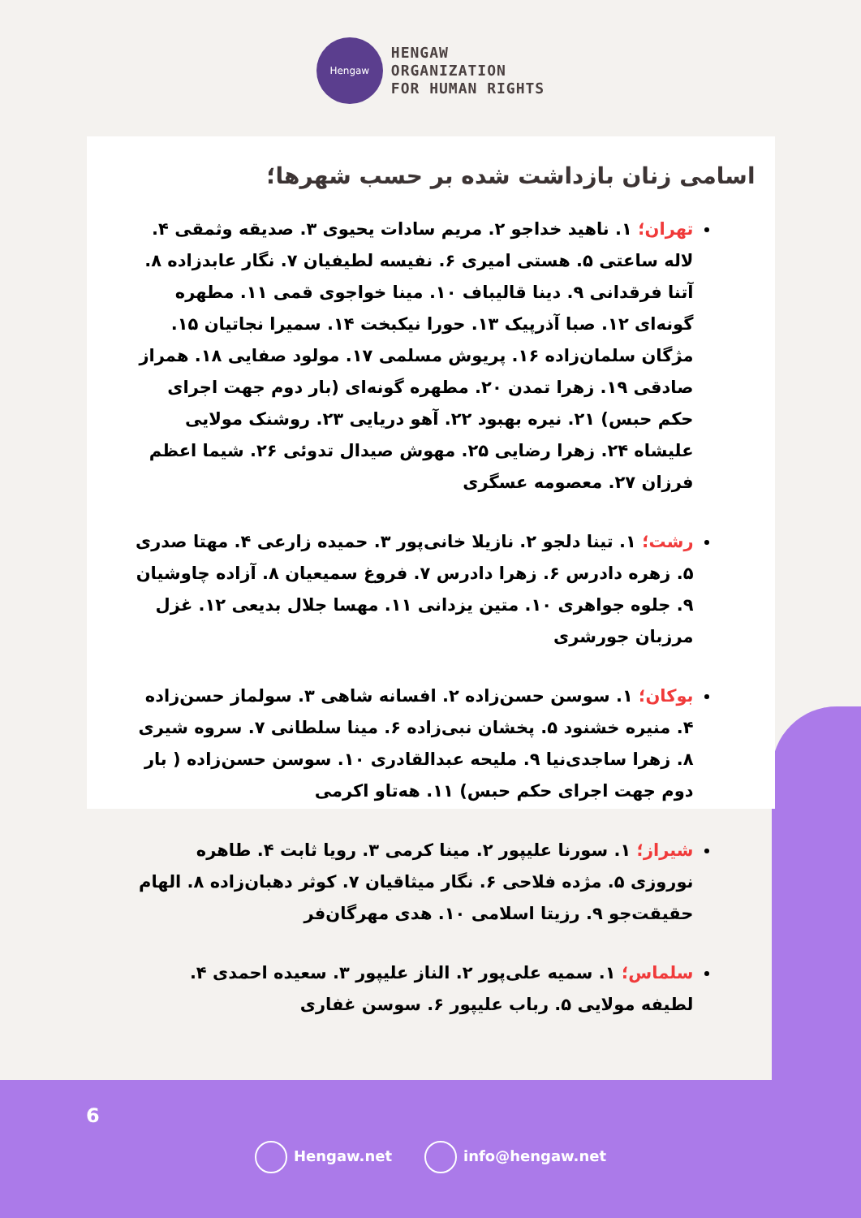Hengaw
HENGAW
ORGANIZATION
FOR HUMAN RIGHTS
اسامی زنان بازداشت شده بر حسب شهرها؛
تهران؛ ۱. ناهید خداجو ۲. مریم سادات یحیوی ۳. صدیقه وثمقی ۴. لاله ساعتی ۵. هستی امیری ۶. نفیسه لطیفیان ۷. نگار عابدزاده ۸. آتنا فرقدانی ۹. دینا قالیباف ۱۰. مینا خواجوی قمی ۱۱. مطهره گونه‌ای ۱۲. صبا آذرپیک ۱۳. حورا نیکبخت ۱۴. سمیرا نجاتیان ۱۵. مژگان سلمان‌زاده ۱۶. پریوش مسلمی ۱۷. مولود صفایی ۱۸. همراز صادقی ۱۹. زهرا تمدن ۲۰. مطهره گونه‌ای (بار دوم جهت اجرای حکم حبس) ۲۱. نیره بهبود ۲۲. آهو دریایی ۲۳. روشنک مولایی علیشاه ۲۴. زهرا رضایی ۲۵. مهوش صیدال تدوئی ۲۶. شیما اعظم فرزان ۲۷. معصومه عسگری
رشت؛ ۱. تینا دلجو ۲. نازیلا خانی‌پور ۳. حمیده زارعی ۴. مهتا صدری ۵. زهره دادرس ۶. زهرا دادرس ۷. فروغ سمیعیان ۸. آزاده چاوشیان ۹. جلوه جواهری ۱۰. متین یزدانی ۱۱. مهسا جلال بدیعی ۱۲. غزل مرزبان جورشری
بوکان؛ ۱. سوسن حسن‌زاده ۲. افسانه شاهی ۳. سولماز حسن‌زاده ۴. منیره خشنود ۵. پخشان نبی‌زاده ۶. مینا سلطانی ۷. سروه شیری ۸. زهرا ساجدی‌نیا ۹. ملیحه عبدالقادری ۱۰. سوسن حسن‌زاده ( بار دوم جهت اجرای حکم حبس) ۱۱. هەتاو اکرمی
شیراز؛ ۱. سورنا علیپور ۲. مینا کرمی ۳. رویا ثابت ۴. طاهره نوروزی ۵. مژده فلاحی ۶. نگار میثاقیان ۷. کوثر دهبان‌زاده ۸. الهام حقیقت‌جو ۹. رزیتا اسلامی ۱۰. هدی مهرگان‌فر
سلماس؛ ۱. سمیه علی‌پور ۲. الناز علیپور ۳. سعیده احمدی ۴. لطیفه مولایی ۵. رباب علیپور ۶. سوسن غفاری
6
Hengaw.net info@hengaw.net